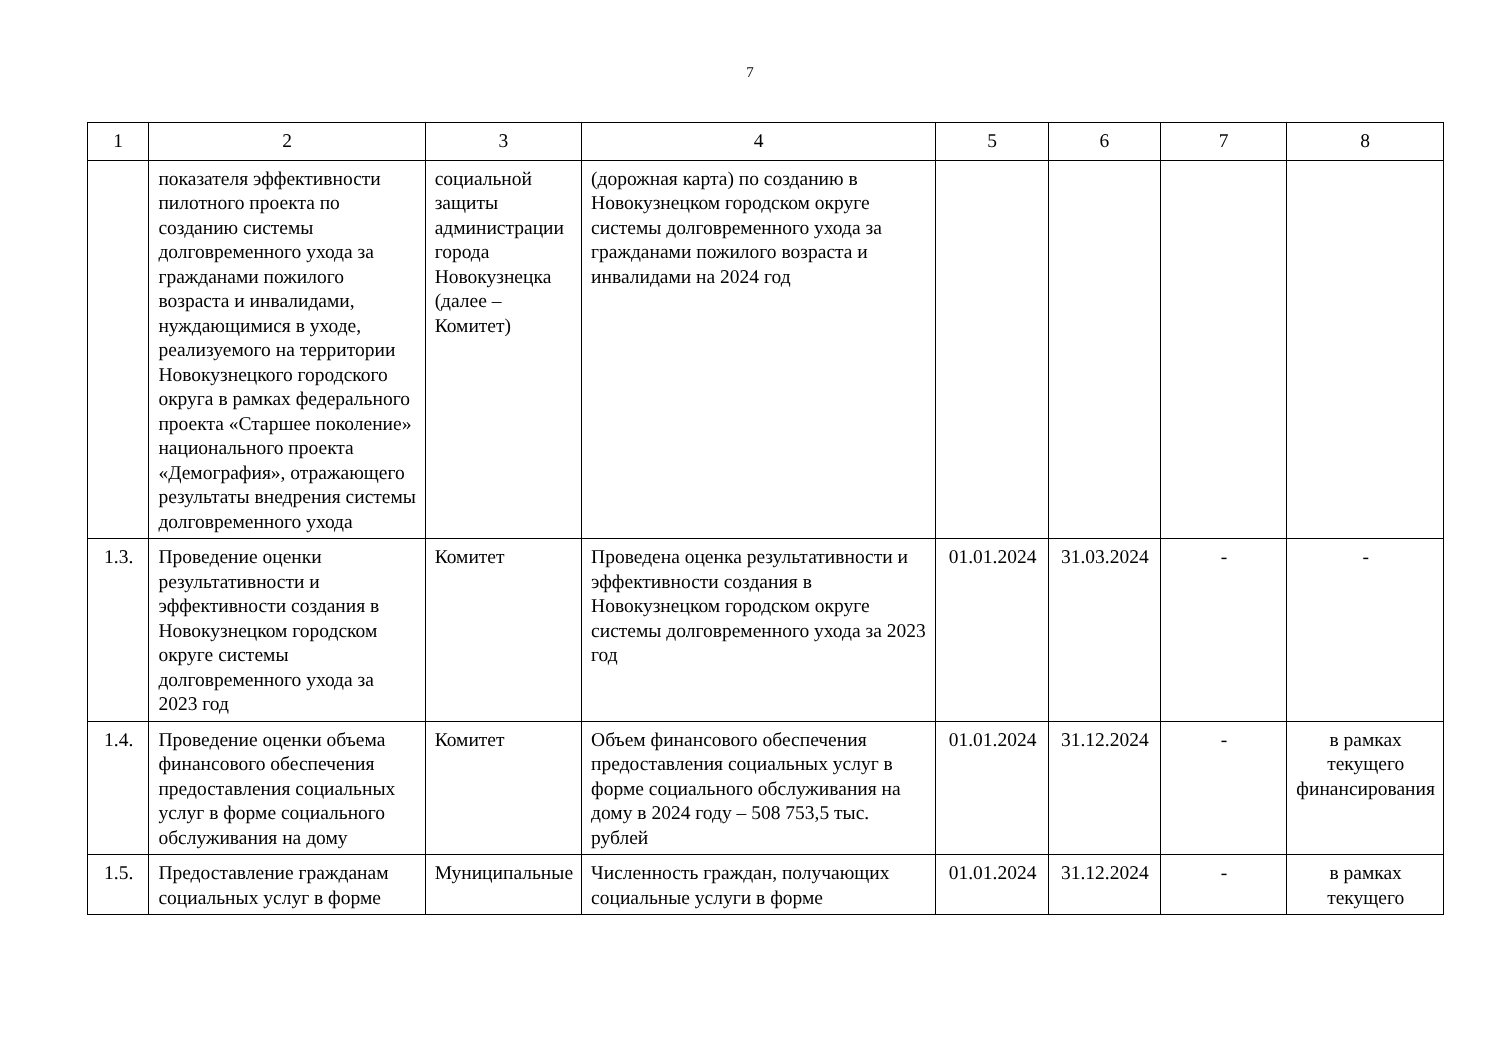7
| 1 | 2 | 3 | 4 | 5 | 6 | 7 | 8 |
| --- | --- | --- | --- | --- | --- | --- | --- |
| | показателя эффективности пилотного проекта по созданию системы долговременного ухода за гражданами пожилого возраста и инвалидами, нуждающимися в уходе, реализуемого на территории Новокузнецкого городского округа в рамках федерального проекта «Старшее поколение» национального проекта «Демография», отражающего результаты внедрения системы долговременного ухода | социальной защиты администрации города Новокузнецка (далее – Комитет) | (дорожная карта) по созданию в Новокузнецком городском округе системы долговременного ухода за гражданами пожилого возраста и инвалидами на 2024 год | | | | |
| 1.3. | Проведение оценки результативности и эффективности создания в Новокузнецком городском округе системы долговременного ухода за 2023 год | Комитет | Проведена оценка результативности и эффективности создания в Новокузнецком городском округе системы долговременного ухода за 2023 год | 01.01.2024 | 31.03.2024 | - | - |
| 1.4. | Проведение оценки объема финансового обеспечения предоставления социальных услуг в форме социального обслуживания на дому | Комитет | Объем финансового обеспечения предоставления социальных услуг в форме социального обслуживания на дому в 2024 году – 508 753,5 тыс. рублей | 01.01.2024 | 31.12.2024 | - | в рамках текущего финансирования |
| 1.5. | Предоставление гражданам социальных услуг в форме | Муниципальные | Численность граждан, получающих социальные услуги в форме | 01.01.2024 | 31.12.2024 | - | в рамках текущего |